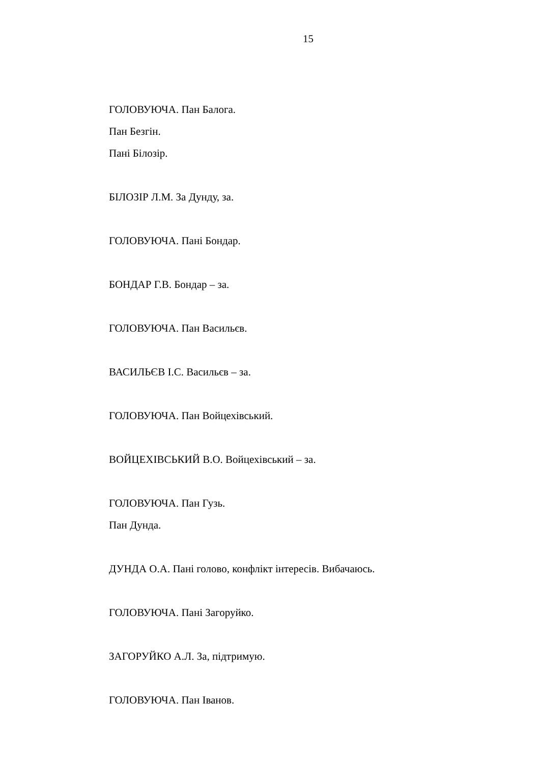15
ГОЛОВУЮЧА. Пан Балога.
Пан Безгін.
Пані Білозір.
БІЛОЗІР Л.М. За Дунду, за.
ГОЛОВУЮЧА. Пані Бондар.
БОНДАР Г.В. Бондар – за.
ГОЛОВУЮЧА. Пан Васильєв.
ВАСИЛЬЄВ І.С. Васильєв – за.
ГОЛОВУЮЧА. Пан Войцехівський.
ВОЙЦЕХІВСЬКИЙ В.О. Войцехівський – за.
ГОЛОВУЮЧА. Пан Гузь.
Пан Дунда.
ДУНДА О.А. Пані голово, конфлікт інтересів. Вибачаюсь.
ГОЛОВУЮЧА. Пані Загоруйко.
ЗАГОРУЙКО А.Л. За, підтримую.
ГОЛОВУЮЧА. Пан Іванов.